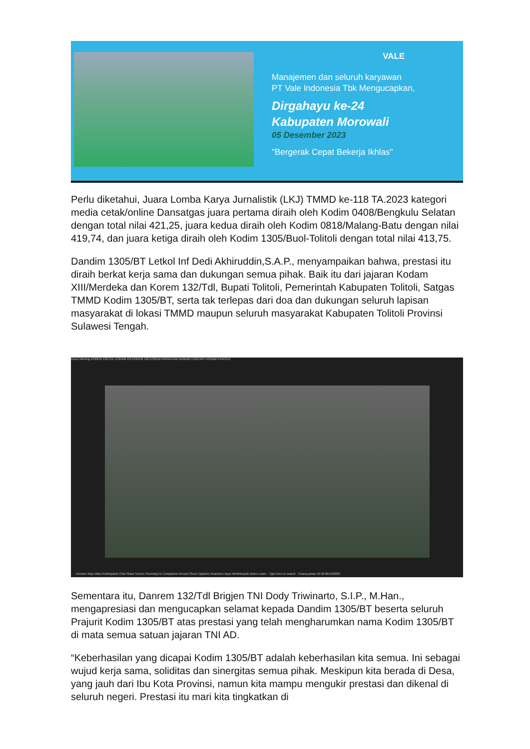VALE
Manajemen dan seluruh karyawan
PT Vale Indonesia Tbk Mengucapkan,
Dirgahayu ke-24
Kabupaten Morowali
05 Desember 2023
"Bergerak Cepat Bekerja Ikhlas"
Perlu diketahui, Juara Lomba Karya Jurnalistik (LKJ) TMMD ke-118 TA.2023 kategori media cetak/online Dansatgas juara pertama diraih oleh Kodim 0408/Bengkulu Selatan dengan total nilai 421,25, juara kedua diraih oleh Kodim 0818/Malang-Batu dengan nilai 419,74, dan juara ketiga diraih oleh Kodim 1305/Buol-Tolitoli dengan total nilai 413,75.
Dandim 1305/BT Letkol Inf Dedi Akhiruddin,S.A.P., menyampaikan bahwa, prestasi itu diraih berkat kerja sama dan dukungan semua pihak. Baik itu dari jajaran Kodam XIII/Merdeka dan Korem 132/Tdl, Bupati Tolitoli, Pemerintah Kabupaten Tolitoli, Satgas TMMD Kodim 1305/BT, serta tak terlepas dari doa dan dukungan seluruh lapisan masyarakat di lokasi TMMD maupun seluruh masyarakat Kabupaten Tolitoli Provinsi Sulawesi Tengah.
Zoom Meeting KOREM 132/TDL KODAM XIII KOREM 132 KOREM 043/GATAM DANDIM 1702/JWY KODAM XVII/CEN
Unmute Stop Video Participants Chat Share Screen Summary AI Companion Record Show Captions Reactions Apps Whiteboards Notes Leave · Type here to search · Cuaca panas 12:58 06/12/2023
Sementara itu, Danrem 132/Tdl Brigjen TNI Dody Triwinarto, S.I.P., M.Han., mengapresiasi dan mengucapkan selamat kepada Dandim 1305/BT beserta seluruh Prajurit Kodim 1305/BT atas prestasi yang telah mengharumkan nama Kodim 1305/BT di mata semua satuan jajaran TNI AD.
“Keberhasilan yang dicapai Kodim 1305/BT adalah keberhasilan kita semua. Ini sebagai wujud kerja sama, soliditas dan sinergitas semua pihak. Meskipun kita berada di Desa, yang jauh dari Ibu Kota Provinsi, namun kita mampu mengukir prestasi dan dikenal di seluruh negeri. Prestasi itu mari kita tingkatkan di